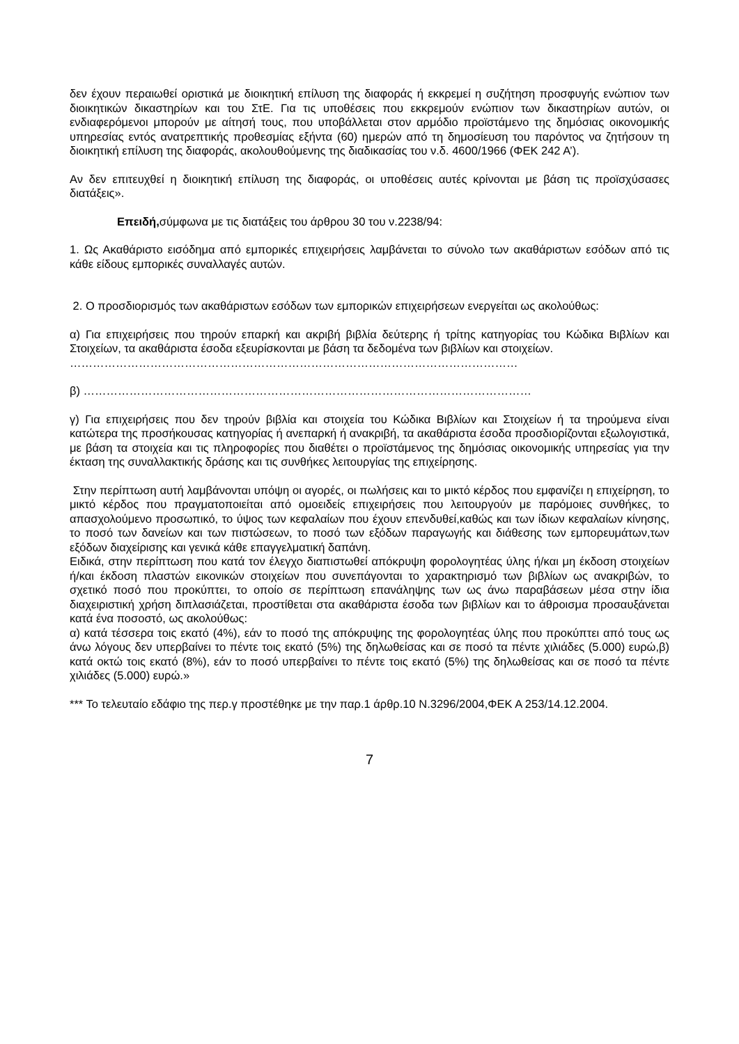δεν έχουν περαιωθεί οριστικά με διοικητική επίλυση της διαφοράς ή εκκρεμεί η συζήτηση προσφυγής ενώπιον των διοικητικών δικαστηρίων και του ΣτΕ. Για τις υποθέσεις που εκκρεμούν ενώπιον των δικαστηρίων αυτών, οι ενδιαφερόμενοι μπορούν με αίτησή τους, που υποβάλλεται στον αρμόδιο προϊστάμενο της δημόσιας οικονομικής υπηρεσίας εντός ανατρεπτικής προθεσμίας εξήντα (60) ημερών από τη δημοσίευση του παρόντος να ζητήσουν τη διοικητική επίλυση της διαφοράς, ακολουθούμενης της διαδικασίας του ν.δ. 4600/1966 (ΦΕΚ 242 Α’).
Αν δεν επιτευχθεί η διοικητική επίλυση της διαφοράς, οι υποθέσεις αυτές κρίνονται με βάση τις προϊσχύσασες διατάξεις».
Επειδή, σύμφωνα με τις διατάξεις του άρθρου 30 του ν.2238/94:
1. Ως Ακαθάριστο εισόδημα από εμπορικές επιχειρήσεις λαμβάνεται το σύνολο των ακαθάριστων εσόδων από τις κάθε είδους εμπορικές συναλλαγές αυτών.
2. Ο προσδιορισμός των ακαθάριστων εσόδων των εμπορικών επιχειρήσεων ενεργείται ως ακολούθως:
α) Για επιχειρήσεις που τηρούν επαρκή και ακριβή βιβλία δεύτερης ή τρίτης κατηγορίας του Κώδικα Βιβλίων και Στοιχείων, τα ακαθάριστα έσοδα εξευρίσκονται με βάση τα δεδομένα των βιβλίων και στοιχείων.
………………………………………………………………………………………………………
β) ………………………………………………………………………………………………………
γ) Για επιχειρήσεις που δεν τηρούν βιβλία και στοιχεία του Κώδικα Βιβλίων και Στοιχείων ή τα τηρούμενα είναι κατώτερα της προσήκουσας κατηγορίας ή ανεπαρκή ή ανακριβή, τα ακαθάριστα έσοδα προσδιορίζονται εξωλογιστικά, με βάση τα στοιχεία και τις πληροφορίες που διαθέτει ο προϊστάμενος της δημόσιας οικονομικής υπηρεσίας για την έκταση της συναλλακτικής δράσης και τις συνθήκες λειτουργίας της επιχείρησης.
Στην περίπτωση αυτή λαμβάνονται υπόψη οι αγορές, οι πωλήσεις και το μικτό κέρδος που εμφανίζει η επιχείρηση, το μικτό κέρδος που πραγματοποιείται από ομοειδείς επιχειρήσεις που λειτουργούν με παρόμοιες συνθήκες, το απασχολούμενο προσωπικό, το ύψος των κεφαλαίων που έχουν επενδυθεί,καθώς και των ίδιων κεφαλαίων κίνησης, το ποσό των δανείων και των πιστώσεων, το ποσό των εξόδων παραγωγής και διάθεσης των εμπορευμάτων,των εξόδων διαχείρισης και γενικά κάθε επαγγελματική δαπάνη.
Ειδικά, στην περίπτωση που κατά τον έλεγχο διαπιστωθεί απόκρυψη φορολογητέας ύλης ή/και μη έκδοση στοιχείων ή/και έκδοση πλαστών εικονικών στοιχείων που συνεπάγονται το χαρακτηρισμό των βιβλίων ως ανακριβών, το σχετικό ποσό που προκύπτει, το οποίο σε περίπτωση επανάληψης των ως άνω παραβάσεων μέσα στην ίδια διαχειριστική χρήση διπλασιάζεται, προστίθεται στα ακαθάριστα έσοδα των βιβλίων και το άθροισμα προσαυξάνεται κατά ένα ποσοστό, ως ακολούθως:
α) κατά τέσσερα τοις εκατό (4%), εάν το ποσό της απόκρυψης της φορολογητέας ύλης που προκύπτει από τους ως άνω λόγους δεν υπερβαίνει το πέντε τοις εκατό (5%) της δηλωθείσας και σε ποσό τα πέντε χιλιάδες (5.000) ευρώ,β) κατά οκτώ τοις εκατό (8%), εάν το ποσό υπερβαίνει το πέντε τοις εκατό (5%) της δηλωθείσας και σε ποσό τα πέντε χιλιάδες (5.000) ευρώ.»
*** Το τελευταίο εδάφιο της περ.γ προστέθηκε με την παρ.1 άρθρ.10 Ν.3296/2004,ΦΕΚ Α 253/14.12.2004.
7